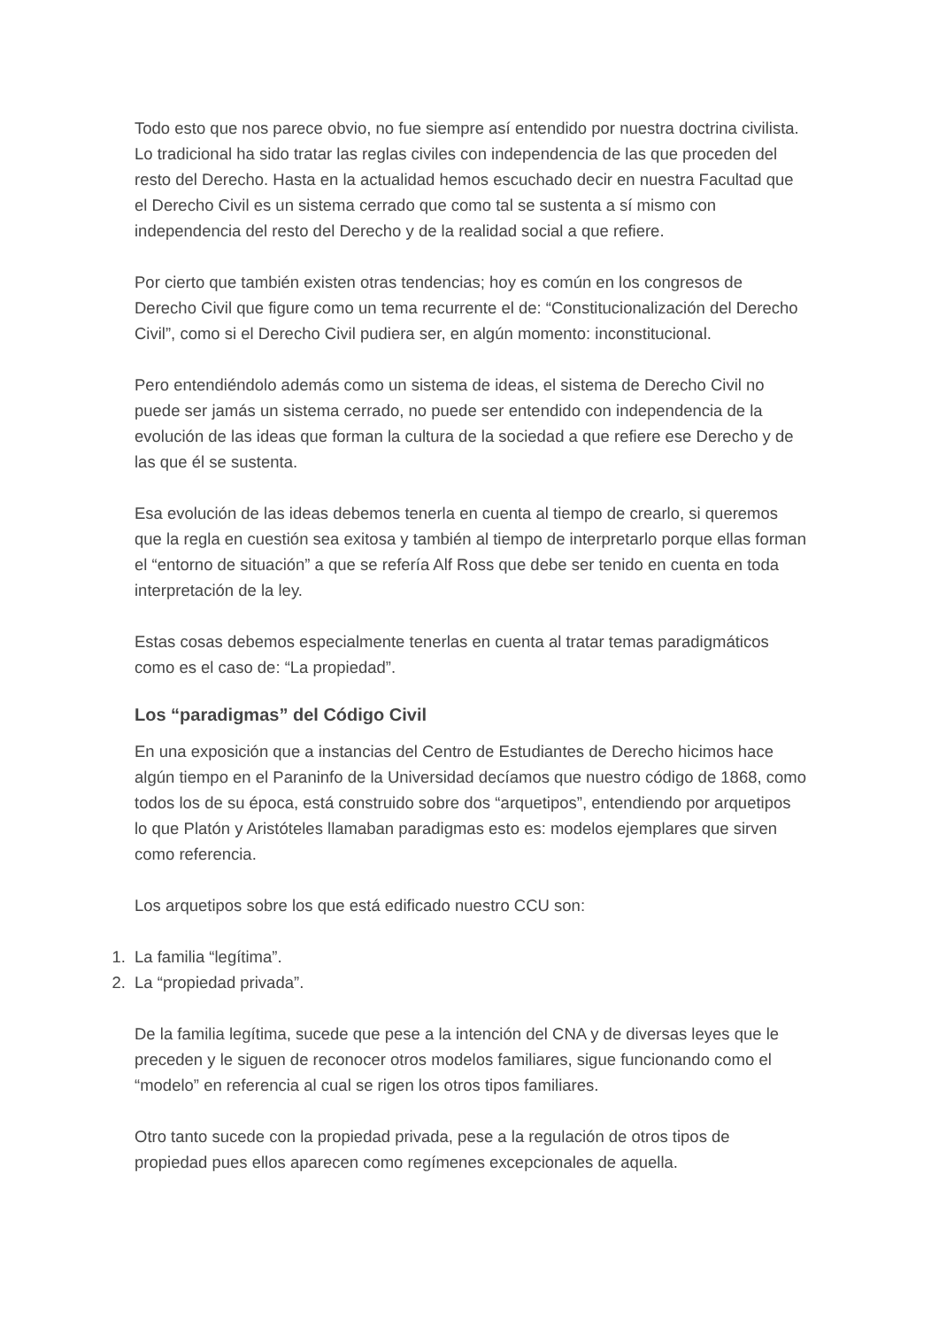Todo esto que nos parece obvio, no fue siempre así entendido por nuestra doctrina civilista. Lo tradicional ha sido tratar las reglas civiles con independencia de las que proceden del resto del Derecho. Hasta en la actualidad hemos escuchado decir en nuestra Facultad que el Derecho Civil es un sistema cerrado que como tal se sustenta a sí mismo con independencia del resto del Derecho y de la realidad social a que refiere.
Por cierto que también existen otras tendencias; hoy es común en los congresos de Derecho Civil que figure como un tema recurrente el de: “Constitucionalización del Derecho Civil”, como si el Derecho Civil pudiera ser, en algún momento: inconstitucional.
Pero entendiéndolo además como un sistema de ideas, el sistema de Derecho Civil no puede ser jamás un sistema cerrado, no puede ser entendido con independencia de la evolución de las ideas que forman la cultura de la sociedad a que refiere ese Derecho y de las que él se sustenta.
Esa evolución de las ideas debemos tenerla en cuenta al tiempo de crearlo, si queremos que la regla en cuestión sea exitosa y también al tiempo de interpretarlo porque ellas forman el “entorno de situación” a que se refería Alf Ross que debe ser tenido en cuenta en toda interpretación de la ley.
Estas cosas debemos especialmente tenerlas en cuenta al tratar temas paradigmáticos como es el caso de: “La propiedad”.
Los “paradigmas” del Código Civil
En una exposición que a instancias del Centro de Estudiantes de Derecho hicimos hace algún tiempo en el Paraninfo de la Universidad decíamos que nuestro código de 1868, como todos los de su época, está construido sobre dos “arquetipos”, entendiendo por arquetipos lo que Platón y Aristóteles llamaban paradigmas esto es: modelos ejemplares que sirven como referencia.
Los arquetipos sobre los que está edificado nuestro CCU son:
1. La familia “legítima”.
2. La “propiedad privada”.
De la familia legítima, sucede que pese a la intención del CNA y de diversas leyes que le preceden y le siguen de reconocer otros modelos familiares, sigue funcionando como el “modelo” en referencia al cual se rigen los otros tipos familiares.
Otro tanto sucede con la propiedad privada, pese a la regulación de otros tipos de propiedad pues ellos aparecen como regímenes excepcionales de aquella.